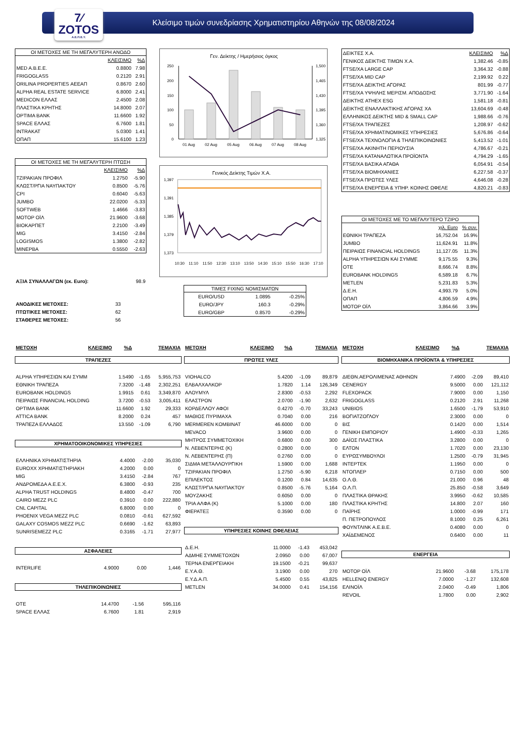7⁄
ZOTOS
Α.Ε.Π.Ε.Υ.
Κλείσιμο τιμών συνεδρίασης Χρηματιστηρίου Αθηνών της 08/08/2024
ΟΙ ΜΕΤΟΧΕΣ ΜΕ ΤΗ ΜΕΓΑΛΥΤΕΡΗ ΑΝΟΔΟ
| | ΚΛΕΙΣΙΜΟ | %Δ |
| --- | --- | --- |
| MED A.B.E.E. | 0.8800 | 7.98 |
| FRIGOGLASS | 0.2120 | 2.91 |
| ORILINA PROPERTIES ΑΕΕΑΠ | 0.8670 | 2.60 |
| ALPHA REAL ESTATE SERVICE | 6.8000 | 2.41 |
| MEDICON ΕΛΛΑΣ | 2.4500 | 2.08 |
| ΠΛΑΣΤΙΚΑ ΚΡΗΤΗΣ | 14.8000 | 2.07 |
| OPTIMA BANK | 11.6600 | 1.92 |
| SPACE ΕΛΛΑΣ | 6.7600 | 1.81 |
| INTRAKAT | 5.0300 | 1.41 |
| ΟΠΑΠ | 15.6100 | 1.23 |
ΟΙ ΜΕΤΟΧΕΣ ΜΕ ΤΗ ΜΕΓΑΛΥΤΕΡΗ ΠΤΩΣΗ
| | ΚΛΕΙΣΙΜΟ | %Δ |
| --- | --- | --- |
| ΤΖΙΡΑΚΙΑΝ ΠΡΟΦΙΛ | 1.2750 | -5.90 |
| ΚΛΩΣΤ/ΡΓΙΑ ΝΑΥΠΑΚΤΟΥ | 0.8500 | -5.76 |
| CPI | 0.6040 | -5.63 |
| JUMBO | 22.0200 | -5.33 |
| SOFTWEB | 1.4666 | -3.83 |
| ΜΟΤΟΡ ΟΪΛ | 21.9600 | -3.68 |
| ΒΙΟΚΑΡΠΕΤ | 2.2100 | -3.49 |
| MIG | 3.4150 | -2.84 |
| LOGISMOS | 1.3800 | -2.82 |
| ΜΙΝΕΡΒΑ | 0.5550 | -2.63 |
| ΑΞΙΑ ΣΥΝΑΛΛΑΓΩΝ (εκ. Euro): | 98.9 |
| ΑΝΟΔΙΚΕΣ ΜΕΤΟΧΕΣ: | 33 |
| ΠΤΩΤΙΚΕΣ ΜΕΤΟΧΕΣ: | 62 |
| ΣΤΑΘΕΡΕΣ ΜΕΤΟΧΕΣ: | 56 |
Γεν. Δείκτης / Ημερήσιος όγκος
250
200
150
100
50
0
1,500
1,465
1,430
1,395
1,360
1,325
01 Aug
02 Aug
05 Aug
06 Aug
07 Aug
08 Aug
Γενικός Δείκτης Τιμών Χ.Α.
1,397
1,391
1,385
1,379
1,373
10:30
11:10
11:50
12:30
13:10
13:50
14:30
15:10
15:50
16:30
17:10
ΤΙΜΕΣ FIXING ΝΟΜΙΣΜΑΤΩΝ
| EURO/USD | 1.0895 | -0.25% |
| EURO/JPY | 160.3 | -0.29% |
| EURO/GBP | 0.8570 | -0.29% |
| ΔΕΙΚΤΕΣ Χ.Α. | ΚΛΕΙΣΙΜΟ | %Δ |
| --- | --- | --- |
| ΓΕΝΙΚΟΣ ΔΕΙΚΤΗΣ ΤΙΜΩΝ Χ.Α. | 1,382.46 | -0.85 |
| FTSE/XA LARGE CAP | 3,364.32 | -0.88 |
| FTSE/XA MID CAP | 2,199.92 | 0.22 |
| FTSE/XA ΔΕΙΚΤΗΣ ΑΓΟΡΑΣ | 801.99 | -0.77 |
| FTSE/XA ΥΨΗΛΗΣ ΜΕΡΙΣΜ. ΑΠΟΔΟΣΗΣ | 3,771.90 | -1.64 |
| ΔΕΙΚΤΗΣ ATHEX ESG | 1,581.18 | -0.81 |
| ΔΕΙΚΤΗΣ ΕΝΑΛΛΑΚΤΙΚΗΣ ΑΓΟΡΑΣ ΧΑ | 13,604.69 | -0.48 |
| ΕΛΛΗΝΙΚΟΣ ΔΕΙΚΤΗΣ MID & SMALL CAP | 1,988.66 | -0.76 |
| FTSE/XA ΤΡΑΠΕΖΕΣ | 1,208.97 | -0.62 |
| FTSE/XA ΧΡΗΜΑΤ/ΝΟΜΙΚΕΣ ΥΠΗΡΕΣΙΕΣ | 5,676.86 | -0.64 |
| FTSE/XA ΤΕΧΝΟΛΟΓΙΑ & ΤΗΛΕΠΙΚΟΙΝΩΝΙΕΣ | 5,413.52 | -1.01 |
| FTSE/XA ΑΚΙΝΗΤΗ ΠΕΡΙΟΥΣΙΑ | 4,786.67 | -0.21 |
| FTSE/XA ΚΑΤΑΝΑΛΩΤΙΚΑ ΠΡΟΪΟΝΤΑ | 4,794.29 | -1.65 |
| FTSE/XA ΒΑΣΙΚΑ ΑΓΑΘΑ | 6,054.91 | -0.54 |
| FTSE/XA ΒΙΟΜΗΧΑΝΙΕΣ | 6,227.58 | -0.37 |
| FTSE/XA ΠΡΩΤΕΣ ΥΛΕΣ | 4,646.08 | -0.28 |
| FTSE/XA ΕΝΕΡΓΕΙΑ & ΥΠΗΡ. ΚΟΙΝΗΣ ΩΦΕΛΕ | 4,820.21 | -0.83 |
ΟΙ ΜΕΤΟΧΕΣ ΜΕ ΤΟ ΜΕΓΑΛΥΤΕΡΟ ΤΖΙΡΟ
| | χιλ. Euro | % συν. |
| --- | --- | --- |
| ΕΘΝΙΚΗ ΤΡΑΠΕΖΑ | 16,752.04 | 16.9% |
| JUMBO | 11,624.91 | 11.8% |
| ΠΕΙΡΑΙΩΣ FINANCIAL HOLDINGS | 11,127.05 | 11.3% |
| ALPHA ΥΠΗΡΕΣΙΩΝ ΚΑΙ ΣΥΜΜΕ | 9,175.55 | 9.3% |
| ΟΤΕ | 8,666.74 | 8.8% |
| EUROBANK HOLDINGS | 6,589.18 | 6.7% |
| METLEN | 5,231.83 | 5.3% |
| Δ.Ε.Η. | 4,993.79 | 5.0% |
| ΟΠΑΠ | 4,806.59 | 4.9% |
| ΜΟΤΟΡ ΟΪΛ | 3,864.66 | 3.9% |
| ΜΕΤΟΧΗ | ΚΛΕΙΣΙΜΟ | %Δ | ΤΕΜΑΧΙΑ |
| --- | --- | --- | --- |
ΤΡΑΠΕΖΕΣ
| ALPHA ΥΠΗΡΕΣΙΩΝ ΚΑΙ ΣΥΜΜ | 1.5490 | -1.65 | 5,955,753 |
| ΕΘΝΙΚΗ ΤΡΑΠΕΖΑ | 7.3200 | -1.48 | 2,302,251 |
| EUROBANK HOLDINGS | 1.9915 | 0.61 | 3,349,870 |
| ΠΕΙΡΑΙΩΣ FINANCIAL HOLDING | 3.7200 | -0.53 | 3,005,411 |
| OPTIMA BANK | 11.6600 | 1.92 | 29,333 |
| ATTICA BANK | 8.2000 | 0.24 | 457 |
| ΤΡΑΠΕΖΑ ΕΛΛΑΔΟΣ | 13.550 | -1.09 | 6,790 |
ΧΡΗΜΑΤΟΟΙΚΟΝΟΜΙΚΕΣ ΥΠΗΡΕΣΙΕΣ
| ΕΛΛΗΝΙΚΑ ΧΡΗΜΑΤΙΣΤΗΡΙΑ | 4.4000 | -2.00 | 35,030 |
| EUROXX ΧΡΗΜΑΤΙΣΤΗΡΙΑΚΗ | 4.2000 | 0.00 | 0 |
| MIG | 3.4150 | -2.84 | 767 |
| ΑΝΔΡΟΜΕΔΑ Α.Ε.Ε.Χ. | 6.3800 | -0.93 | 235 |
| ALPHA TRUST HOLDINGS | 8.4800 | -0.47 | 700 |
| CAIRO MEZZ PLC | 0.3910 | 0.00 | 222,880 |
| CNL CAPITAL | 6.8000 | 0.00 | 0 |
| PHOENIX VEGA MEZZ PLC | 0.0810 | -0.61 | 627,592 |
| GALAXY COSMOS MEZZ PLC | 0.6690 | -1.62 | 63,893 |
| SUNRISEMEZZ PLC | 0.3165 | -1.71 | 27,977 |
ΑΣΦΑΛΕΙΕΣ
| INTERLIFE | 4.9000 | 0.00 | 1,446 |
ΤΗΛΕΠΙΚΟΙΝΩΝΙΕΣ
| ΟΤΕ | 14.4700 | -1.56 | 595,116 |
| SPACE ΕΛΛΑΣ | 6.7600 | 1.81 | 2,919 |
| ΜΕΤΟΧΗ | ΚΛΕΙΣΙΜΟ | %Δ | ΤΕΜΑΧΙΑ |
| --- | --- | --- | --- |
ΠΡΩΤΕΣ ΥΛΕΣ
| VIOHALCO | 5.4200 | -1.09 | 89,879 |
| ΕΛΒΑΛΧΑΛΚΟΡ | 1.7820 | 1.14 | 126,349 |
| ΑΛΟΥΜΥΛ | 2.8300 | -0.53 | 2,292 |
| ΕΛΑΣΤΡΟΝ | 2.0700 | -1.90 | 2,632 |
| ΚΟΡΔΕΛΛΟΥ ΑΦΟΙ | 0.4270 | -0.70 | 33,243 |
| ΜΑΘΙΟΣ ΠΥΡΙΜΑΧΑ | 0.7040 | 0.00 | 216 |
| MERMEREN KOMBINAT | 46.6000 | 0.00 | 0 |
| MEVACO | 3.9600 | 0.00 | 0 |
| ΜΗΤΡΟΣ ΣΥΜΜΕΤΟΧΙΚΗ | 0.6800 | 0.00 | 300 |
| Ν. ΛΕΒΕΝΤΕΡΗΣ (Κ) | 0.2800 | 0.00 | 0 |
| Ν. ΛΕΒΕΝΤΕΡΗΣ (Π) | 0.2760 | 0.00 | 0 |
| ΣΙΔΜΑ ΜΕΤΑΛΛΟΥΡΓΙΚΗ | 1.5900 | 0.00 | 1,688 |
| ΤΖΙΡΑΚΙΑΝ ΠΡΟΦΙΛ | 1.2750 | -5.90 | 6,218 |
| ΕΠΙΛΕΚΤΟΣ | 0.1200 | 0.84 | 14,635 |
| ΚΛΩΣΤ/ΡΓΙΑ ΝΑΥΠΑΚΤΟΥ | 0.8500 | -5.76 | 5,164 |
| ΜΟΥΖΑΚΗΣ | 0.6050 | 0.00 | 0 |
| ΤΡΙΑ ΑΛΦΑ (Κ) | 5.1000 | 0.00 | 180 |
| ΦΙΕΡΑΤΕΞ | 0.3590 | 0.00 | 0 |
ΥΠΗΡΕΣΙΕΣ ΚΟΙΝΗΣ ΩΦΕΛΕΙΑΣ
| Δ.Ε.Η. | 11.0000 | -1.43 | 453,042 |
| ΑΔΜΗΕ ΣΥΜΜΕΤΟΧΩΝ | 2.0950 | 0.00 | 67,007 |
| ΤΕΡΝΑ ΕΝΕΡΓΕΙΑΚΗ | 19.1500 | -0.21 | 99,637 |
| Ε.Υ.Α.Θ. | 3.1900 | 0.00 | 270 |
| Ε.Υ.Δ.Α.Π. | 5.4500 | 0.55 | 43,825 |
| METLEN | 34.0000 | 0.41 | 154,156 |
| ΜΕΤΟΧΗ | ΚΛΕΙΣΙΜΟ | %Δ | ΤΕΜΑΧΙΑ |
| --- | --- | --- | --- |
ΒΙΟΜΗΧΑΝΙΚΑ ΠΡΟΪΟΝΤΑ & ΥΠΗΡΕΣΙΕΣ
| ΔΙΕΘΝ.ΑΕΡΟΛΙΜΕΝΑΣ ΑΘΗΝΩΝ | 7.4900 | -2.09 | 89,410 |
| CENERGY | 9.5000 | 0.00 | 121,112 |
| FLEXOPACK | 7.9000 | 0.00 | 1,150 |
| FRIGOGLASS | 0.2120 | 2.91 | 11,268 |
| UNIBIOS | 1.6500 | -1.79 | 53,910 |
| ΒΟΓΙΑΤΖΟΓΛΟΥ | 2.3000 | 0.00 | 0 |
| ΒΙΣ | 0.1420 | 0.00 | 1,514 |
| ΓΕΝΙΚΗ ΕΜΠΟΡΙΟΥ | 1.4900 | -0.33 | 1,265 |
| ΔΑΪΟΣ ΠΛΑΣΤΙΚΑ | 3.2800 | 0.00 | 0 |
| ΕΛΤΟΝ | 1.7020 | 0.00 | 23,130 |
| ΕΥΡΩΣΥΜΒΟΥΛΟΙ | 1.2500 | -0.79 | 31,945 |
| ΙΝΤΕΡΤΕΚ | 1.1950 | 0.00 | 0 |
| ΝΤΟΠΛΕΡ | 0.7150 | 0.00 | 500 |
| Ο.Λ.Θ. | 21.000 | 0.96 | 48 |
| Ο.Λ.Π. | 25.850 | -0.58 | 3,649 |
| ΠΛΑΣΤΙΚΑ ΘΡΑΚΗΣ | 3.9950 | -0.62 | 10,585 |
| ΠΛΑΣΤΙΚΑ ΚΡΗΤΗΣ | 14.800 | 2.07 | 160 |
| ΠΑΪΡΗΣ | 1.0000 | -0.99 | 171 |
| Π. ΠΕΤΡΟΠΟΥΛΟΣ | 8.1000 | 0.25 | 6,261 |
| ΦΟΥΝΤΛΙΝΚ Α.Ε.Β.Ε. | 0.4080 | 0.00 | 0 |
| ΧΑΪΔΕΜΕΝΟΣ | 0.6400 | 0.00 | 11 |
ΕΝΕΡΓΕΙΑ
| ΜΟΤΟΡ ΟΪΛ | 21.9600 | -3.68 | 175,178 |
| HELLENiQ ENERGY | 7.0000 | -1.27 | 132,608 |
| ΕΛΙΝΟΪΛ | 2.0400 | -0.49 | 1,806 |
| REVOIL | 1.7800 | 0.00 | 2,902 |